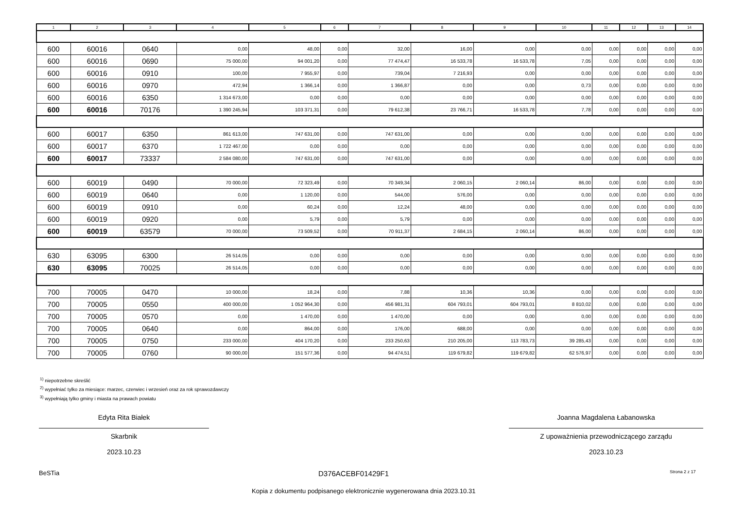| 1 | 2 | 3 | 4 | 5 | 6 | 7 | 8 | 9 | 10 | 11 | 12 | 13 | 14 |
| --- | --- | --- | --- | --- | --- | --- | --- | --- | --- | --- | --- | --- | --- |
| 600 | 60016 | 0640 | 0,00 | 48,00 | 0,00 | 32,00 | 16,00 | 0,00 | 0,00 | 0,00 | 0,00 | 0,00 | 0,00 |
| 600 | 60016 | 0690 | 75 000,00 | 94 001,20 | 0,00 | 77 474,47 | 16 533,78 | 16 533,78 | 7,05 | 0,00 | 0,00 | 0,00 | 0,00 |
| 600 | 60016 | 0910 | 100,00 | 7 955,97 | 0,00 | 739,04 | 7 216,93 | 0,00 | 0,00 | 0,00 | 0,00 | 0,00 | 0,00 |
| 600 | 60016 | 0970 | 472,94 | 1 366,14 | 0,00 | 1 366,87 | 0,00 | 0,00 | 0,73 | 0,00 | 0,00 | 0,00 | 0,00 |
| 600 | 60016 | 6350 | 1 314 673,00 | 0,00 | 0,00 | 0,00 | 0,00 | 0,00 | 0,00 | 0,00 | 0,00 | 0,00 | 0,00 |
| 600 | 60016 | 70176 | 1 390 245,94 | 103 371,31 | 0,00 | 79 612,38 | 23 766,71 | 16 533,78 | 7,78 | 0,00 | 0,00 | 0,00 | 0,00 |
| 600 | 60017 | 6350 | 861 613,00 | 747 631,00 | 0,00 | 747 631,00 | 0,00 | 0,00 | 0,00 | 0,00 | 0,00 | 0,00 | 0,00 |
| 600 | 60017 | 6370 | 1 722 467,00 | 0,00 | 0,00 | 0,00 | 0,00 | 0,00 | 0,00 | 0,00 | 0,00 | 0,00 | 0,00 |
| 600 | 60017 | 73337 | 2 584 080,00 | 747 631,00 | 0,00 | 747 631,00 | 0,00 | 0,00 | 0,00 | 0,00 | 0,00 | 0,00 | 0,00 |
| 600 | 60019 | 0490 | 70 000,00 | 72 323,49 | 0,00 | 70 349,34 | 2 060,15 | 2 060,14 | 86,00 | 0,00 | 0,00 | 0,00 | 0,00 |
| 600 | 60019 | 0640 | 0,00 | 1 120,00 | 0,00 | 544,00 | 576,00 | 0,00 | 0,00 | 0,00 | 0,00 | 0,00 | 0,00 |
| 600 | 60019 | 0910 | 0,00 | 60,24 | 0,00 | 12,24 | 48,00 | 0,00 | 0,00 | 0,00 | 0,00 | 0,00 | 0,00 |
| 600 | 60019 | 0920 | 0,00 | 5,79 | 0,00 | 5,79 | 0,00 | 0,00 | 0,00 | 0,00 | 0,00 | 0,00 | 0,00 |
| 600 | 60019 | 63579 | 70 000,00 | 73 509,52 | 0,00 | 70 911,37 | 2 684,15 | 2 060,14 | 86,00 | 0,00 | 0,00 | 0,00 | 0,00 |
| 630 | 63095 | 6300 | 26 514,05 | 0,00 | 0,00 | 0,00 | 0,00 | 0,00 | 0,00 | 0,00 | 0,00 | 0,00 | 0,00 |
| 630 | 63095 | 70025 | 26 514,05 | 0,00 | 0,00 | 0,00 | 0,00 | 0,00 | 0,00 | 0,00 | 0,00 | 0,00 | 0,00 |
| 700 | 70005 | 0470 | 10 000,00 | 18,24 | 0,00 | 7,88 | 10,36 | 10,36 | 0,00 | 0,00 | 0,00 | 0,00 | 0,00 |
| 700 | 70005 | 0550 | 400 000,00 | 1 052 964,30 | 0,00 | 456 981,31 | 604 793,01 | 604 793,01 | 8 810,02 | 0,00 | 0,00 | 0,00 | 0,00 |
| 700 | 70005 | 0570 | 0,00 | 1 470,00 | 0,00 | 1 470,00 | 0,00 | 0,00 | 0,00 | 0,00 | 0,00 | 0,00 | 0,00 |
| 700 | 70005 | 0640 | 0,00 | 864,00 | 0,00 | 176,00 | 688,00 | 0,00 | 0,00 | 0,00 | 0,00 | 0,00 | 0,00 |
| 700 | 70005 | 0750 | 233 000,00 | 404 170,20 | 0,00 | 233 250,63 | 210 205,00 | 113 783,73 | 39 285,43 | 0,00 | 0,00 | 0,00 | 0,00 |
| 700 | 70005 | 0760 | 90 000,00 | 151 577,36 | 0,00 | 94 474,51 | 119 679,82 | 119 679,82 | 62 576,97 | 0,00 | 0,00 | 0,00 | 0,00 |
<sup>1)</sup> niepotrzebne skreślić
<sup>2)</sup> wypełniać tylko za miesiące: marzec, czerwiec i wrzesień oraz za rok sprawozdawczy
<sup>3)</sup> wypełniają tylko gminy i miasta na prawach powiatu
Edyta Rita Białek
Skarbnik
2023.10.23
Joanna Magdalena Łabanowska
Z upoważnienia przewodniczącego zarządu
2023.10.23
BeSTia D376ACEBF01429F1 Strona 2 z 17
Kopia z dokumentu podpisanego elektronicznie wygenerowana dnia 2023.10.31